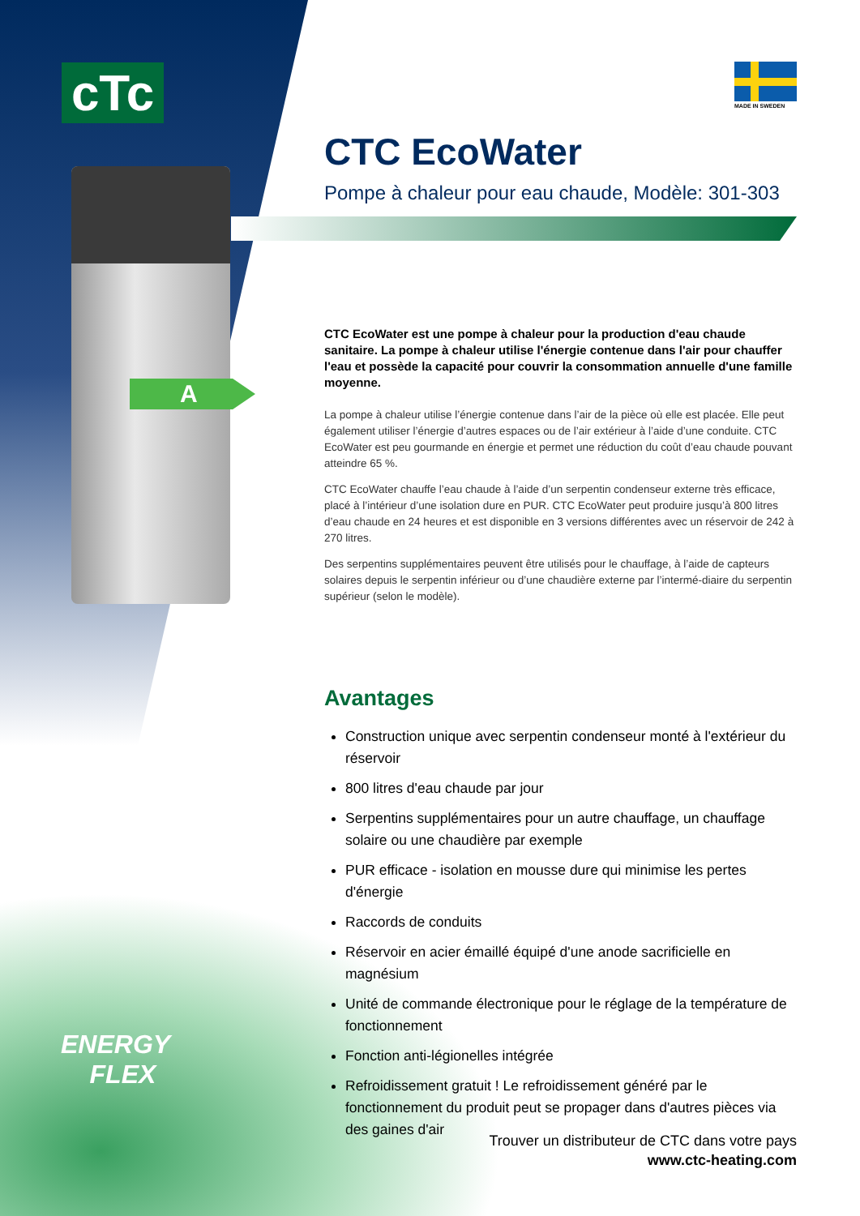cTc
A
ENERGY
FLEX
MADE IN SWEDEN
CTC EcoWater
Pompe à chaleur pour eau chaude, Modèle: 301-303
CTC EcoWater est une pompe à chaleur pour la production d'eau chaude sanitaire. La pompe à chaleur utilise l'énergie contenue dans l'air pour chauffer l'eau et possède la capacité pour couvrir la consommation annuelle d'une famille moyenne.
La pompe à chaleur utilise l’énergie contenue dans l’air de la pièce où elle est placée. Elle peut également utiliser l’énergie d’autres espaces ou de l’air extérieur à l’aide d’une conduite. CTC EcoWater est peu gourmande en énergie et permet une réduction du coût d’eau chaude pouvant atteindre 65 %.
CTC EcoWater chauffe l’eau chaude à l’aide d’un serpentin condenseur externe très efficace, placé à l’intérieur d’une isolation dure en PUR. CTC EcoWater peut produire jusqu’à 800 litres d’eau chaude en 24 heures et est disponible en 3 versions différentes avec un réservoir de 242 à 270 litres.
Des serpentins supplémentaires peuvent être utilisés pour le chauffage, à l’aide de capteurs solaires depuis le serpentin inférieur ou d’une chaudière externe par l’intermé-diaire du serpentin supérieur (selon le modèle).
Avantages
Construction unique avec serpentin condenseur monté à l'extérieur du réservoir
800 litres d'eau chaude par jour
Serpentins supplémentaires pour un autre chauffage, un chauffage solaire ou une chaudière par exemple
PUR efficace - isolation en mousse dure qui minimise les pertes d'énergie
Raccords de conduits
Réservoir en acier émaillé équipé d'une anode sacrificielle en magnésium
Unité de commande électronique pour le réglage de la température de fonctionnement
Fonction anti-légionelles intégrée
Refroidissement gratuit ! Le refroidissement généré par le fonctionnement du produit peut se propager dans d'autres pièces via des gaines d'air
Trouver un distributeur de CTC dans votre pays
www.ctc-heating.com